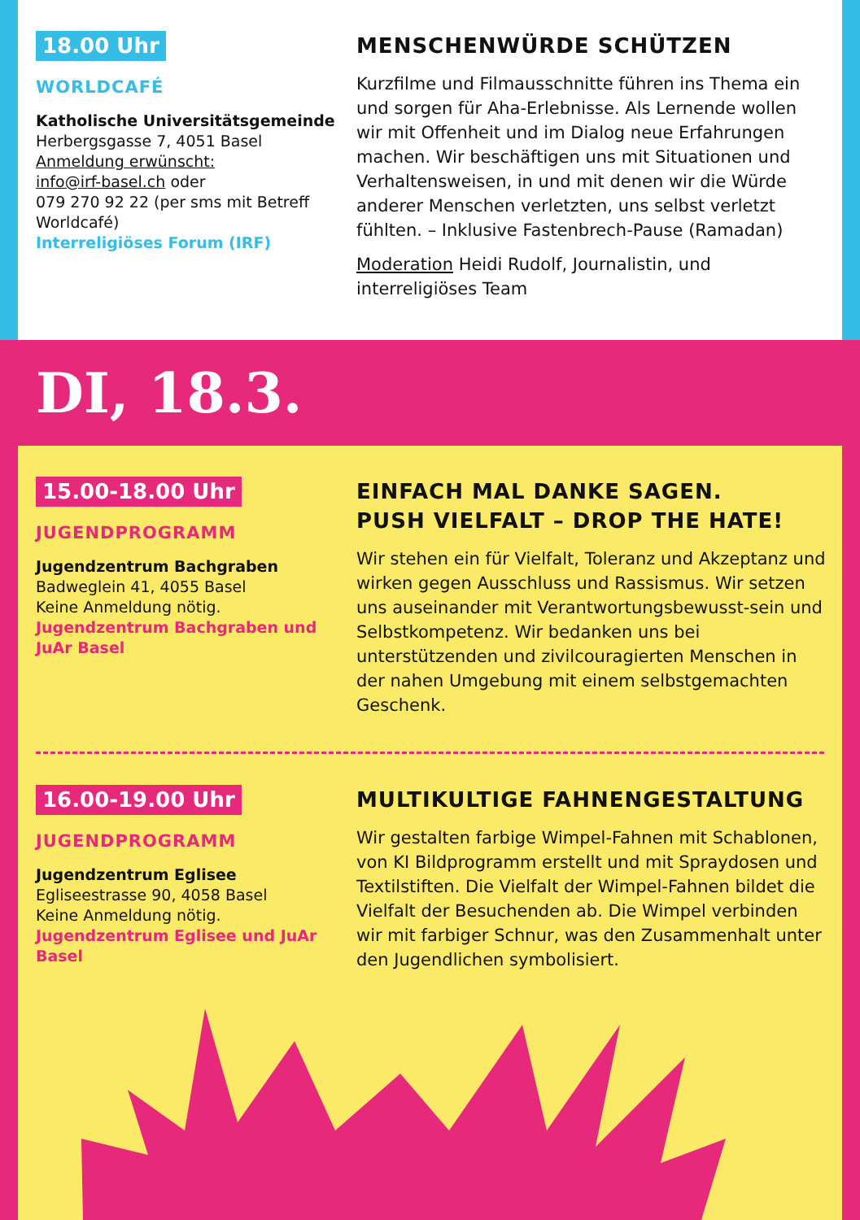18.00 Uhr
WORLDCAFÉ
Katholische Universitätsgemeinde
Herbergsgasse 7, 4051 Basel
Anmeldung erwünscht:
info@irf-basel.ch oder
079 270 92 22 (per sms mit Betreff Worldcafé)
Interreligiöses Forum (IRF)
MENSCHENWÜRDE SCHÜTZEN
Kurzfilme und Filmausschnitte führen ins Thema ein und sorgen für Aha-Erlebnisse. Als Lernende wollen wir mit Offenheit und im Dialog neue Erfahrungen machen. Wir beschäftigen uns mit Situationen und Verhaltensweisen, in und mit denen wir die Würde anderer Menschen verletzten, uns selbst verletzt fühlten. – Inklusive Fastenbrech-Pause (Ramadan)
Moderation Heidi Rudolf, Journalistin, und interreligiöses Team
DI, 18.3.
15.00-18.00 Uhr
JUGENDPROGRAMM
Jugendzentrum Bachgraben
Badweglein 41, 4055 Basel
Keine Anmeldung nötig.
Jugendzentrum Bachgraben und JuAr Basel
EINFACH MAL DANKE SAGEN.
PUSH VIELFALT – DROP THE HATE!
Wir stehen ein für Vielfalt, Toleranz und Akzeptanz und wirken gegen Ausschluss und Rassismus. Wir setzen uns auseinander mit Verantwortungsbewusst-sein und Selbstkompetenz. Wir bedanken uns bei unterstützenden und zivilcouragierten Menschen in der nahen Umgebung mit einem selbstgemachten Geschenk.
16.00-19.00 Uhr
JUGENDPROGRAMM
Jugendzentrum Eglisee
Egliseestrasse 90, 4058 Basel
Keine Anmeldung nötig.
Jugendzentrum Eglisee und JuAr Basel
MULTIKULTIGE FAHNENGESTALTUNG
Wir gestalten farbige Wimpel-Fahnen mit Schablonen, von KI Bildprogramm erstellt und mit Spraydosen und Textilstiften. Die Vielfalt der Wimpel-Fahnen bildet die Vielfalt der Besuchenden ab. Die Wimpel verbinden wir mit farbiger Schnur, was den Zusammenhalt unter den Jugendlichen symbolisiert.